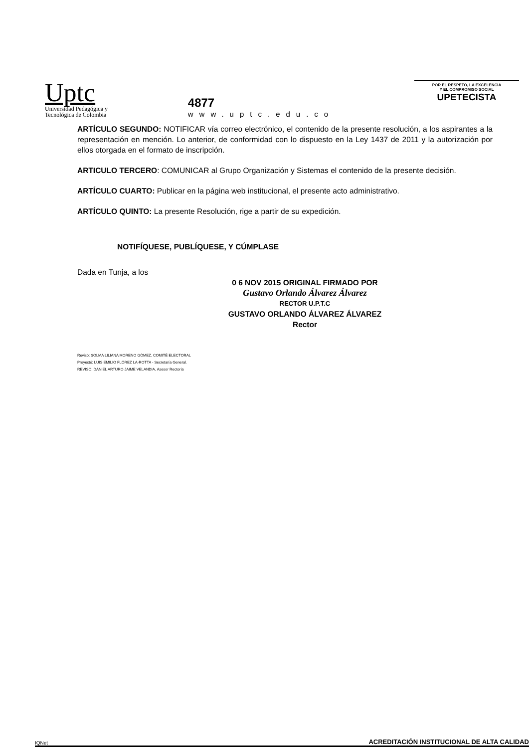Uptc
Universidad Pedagógica y
Tecnológica de Colombia
4877
www.uptc.edu.co
POR EL RESPETO, LA EXCELENCIA
Y EL COMPROMISO SOCIAL
UPETECISTA
ARTÍCULO SEGUNDO: NOTIFICAR vía correo electrónico, el contenido de la presente resolución, a los aspirantes a la representación en mención. Lo anterior, de conformidad con lo dispuesto en la Ley 1437 de 2011 y la autorización por ellos otorgada en el formato de inscripción.
ARTICULO TERCERO: COMUNICAR al Grupo Organización y Sistemas el contenido de la presente decisión.
ARTÍCULO CUARTO: Publicar en la página web institucional, el presente acto administrativo.
ARTÍCULO QUINTO: La presente Resolución, rige a partir de su expedición.
NOTIFÍQUESE, PUBLÍQUESE, Y CÚMPLASE
Dada en Tunja, a los
0 6 NOV 2015 ORIGINAL FIRMADO POR
Gustavo Orlando Álvarez Álvarez
RECTOR U.P.T.C
GUSTAVO ORLANDO ÁLVAREZ ÁLVAREZ
Rector
Revisó: SOLMA LILIANA MORENO GÓMEZ, COMITÉ ELECTORAL
Proyectó: LUIS EMILIO FLÓREZ LA-ROTTA - Secretaría General.
REVISÓ: DANIEL ARTURO JAIME VELANDIA, Asesor Rectoría
IQNet
ACREDITACIÓN INSTITUCIONAL DE ALTA CALIDAD